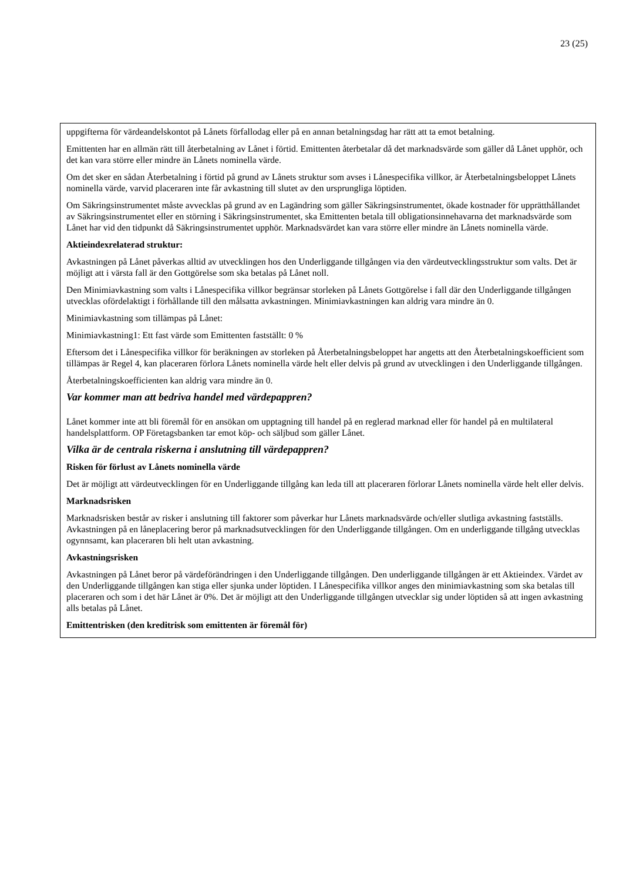23 (25)
uppgifterna för värdeandelskontot på Lånets förfallodag eller på en annan betalningsdag har rätt att ta emot betalning.
Emittenten har en allmän rätt till återbetalning av Lånet i förtid. Emittenten återbetalar då det marknadsvärde som gäller då Lånet upphör, och det kan vara större eller mindre än Lånets nominella värde.
Om det sker en sådan Återbetalning i förtid på grund av Lånets struktur som avses i Lånespecifika villkor, är Återbetalningsbeloppet Lånets nominella värde, varvid placeraren inte får avkastning till slutet av den ursprungliga löptiden.
Om Säkringsinstrumentet måste avvecklas på grund av en Lagändring som gäller Säkringsinstrumentet, ökade kostnader för upprätthållandet av Säkringsinstrumentet eller en störning i Säkringsinstrumentet, ska Emittenten betala till obligationsinnehavarna det marknadsvärde som Lånet har vid den tidpunkt då Säkringsinstrumentet upphör. Marknadsvärdet kan vara större eller mindre än Lånets nominella värde.
Aktieindexrelaterad struktur:
Avkastningen på Lånet påverkas alltid av utvecklingen hos den Underliggande tillgången via den värdeutvecklingsstruktur som valts. Det är möjligt att i värsta fall är den Gottgörelse som ska betalas på Lånet noll.
Den Minimiavkastning som valts i Lånespecifika villkor begränsar storleken på Lånets Gottgörelse i fall där den Underliggande tillgången utvecklas ofördelaktigt i förhållande till den målsatta avkastningen. Minimiavkastningen kan aldrig vara mindre än 0.
Minimiavkastning som tillämpas på Lånet:
Minimiavkastning1: Ett fast värde som Emittenten fastställt: 0 %
Eftersom det i Lånespecifika villkor för beräkningen av storleken på Återbetalningsbeloppet har angetts att den Återbetalningskoefficient som tillämpas är Regel 4, kan placeraren förlora Lånets nominella värde helt eller delvis på grund av utvecklingen i den Underliggande tillgången.
Återbetalningskoefficienten kan aldrig vara mindre än 0.
Var kommer man att bedriva handel med värdepappren?
Lånet kommer inte att bli föremål för en ansökan om upptagning till handel på en reglerad marknad eller för handel på en multilateral handelsplattform. OP Företagsbanken tar emot köp- och säljbud som gäller Lånet.
Vilka är de centrala riskerna i anslutning till värdepappren?
Risken för förlust av Lånets nominella värde
Det är möjligt att värdeutvecklingen för en Underliggande tillgång kan leda till att placeraren förlorar Lånets nominella värde helt eller delvis.
Marknadsrisken
Marknadsrisken består av risker i anslutning till faktorer som påverkar hur Lånets marknadsvärde och/eller slutliga avkastning fastställs. Avkastningen på en låneplacering beror på marknadsutvecklingen för den Underliggande tillgången. Om en underliggande tillgång utvecklas ogynnsamt, kan placeraren bli helt utan avkastning.
Avkastningsrisken
Avkastningen på Lånet beror på värdeförändringen i den Underliggande tillgången. Den underliggande tillgången är ett Aktieindex. Värdet av den Underliggande tillgången kan stiga eller sjunka under löptiden. I Lånespecifika villkor anges den minimiavkastning som ska betalas till placeraren och som i det här Lånet är 0%. Det är möjligt att den Underliggande tillgången utvecklar sig under löptiden så att ingen avkastning alls betalas på Lånet.
Emittentrisken (den kreditrisk som emittenten är föremål för)